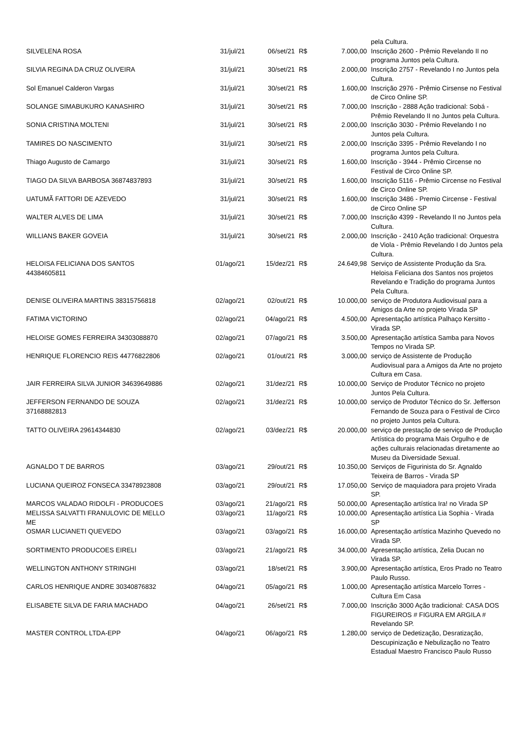| | | | | | pela Cultura. |
| SILVELENA ROSA | 31/jul/21 | 06/set/21 | R$ | 7.000,00 | Inscrição 2600 - Prêmio Revelando II no programa Juntos pela Cultura. |
| SILVIA REGINA DA CRUZ OLIVEIRA | 31/jul/21 | 30/set/21 | R$ | 2.000,00 | Inscrição 2757 - Revelando I no Juntos pela Cultura. |
| Sol Emanuel Calderon Vargas | 31/jul/21 | 30/set/21 | R$ | 1.600,00 | Inscrição 2976 - Prêmio Cirsense no Festival de Circo Online SP. |
| SOLANGE SIMABUKURO KANASHIRO | 31/jul/21 | 30/set/21 | R$ | 7.000,00 | Inscrição - 2888 Ação tradicional: Sobá - Prêmio Revelando II no Juntos pela Cultura. |
| SONIA CRISTINA MOLTENI | 31/jul/21 | 30/set/21 | R$ | 2.000,00 | Inscrição 3030 - Prêmio Revelando I no Juntos pela Cultura. |
| TAMIRES DO NASCIMENTO | 31/jul/21 | 30/set/21 | R$ | 2.000,00 | Inscrição 3395 - Prêmio Revelando I no programa Juntos pela Cultura. |
| Thiago Augusto de Camargo | 31/jul/21 | 30/set/21 | R$ | 1.600,00 | Inscrição - 3944 - Prêmio Circense no Festival de Circo Online SP. |
| TIAGO DA SILVA BARBOSA 36874837893 | 31/jul/21 | 30/set/21 | R$ | 1.600,00 | Inscrição 5116 - Prêmio Circense no Festival de Circo Online SP. |
| UATUMÃ FATTORI DE AZEVEDO | 31/jul/21 | 30/set/21 | R$ | 1.600,00 | Inscrição 3486 - Premio Circense - Festival de Circo Online SP |
| WALTER ALVES DE LIMA | 31/jul/21 | 30/set/21 | R$ | 7.000,00 | Inscrição 4399 - Revelando II no Juntos pela Cultura. |
| WILLIANS BAKER GOVEIA | 31/jul/21 | 30/set/21 | R$ | 2.000,00 | Inscrição - 2410 Ação tradicional: Orquestra de Viola - Prêmio Revelando I do Juntos pela Cultura. |
| HELOISA FELICIANA DOS SANTOS 44384605811 | 01/ago/21 | 15/dez/21 | R$ | 24.649,98 | Serviço de Assistente Produção da Sra. Heloisa Feliciana dos Santos nos projetos Revelando e Tradição do programa Juntos Pela Cultura. |
| DENISE OLIVEIRA MARTINS 38315756818 | 02/ago/21 | 02/out/21 | R$ | 10.000,00 | serviço de Produtora Audiovisual para a Amigos da Arte no projeto Virada SP |
| FATIMA VICTORINO | 02/ago/21 | 04/ago/21 | R$ | 4.500,00 | Apresentação artística Palhaço Kersitto - Virada SP. |
| HELOISE GOMES FERREIRA 34303088870 | 02/ago/21 | 07/ago/21 | R$ | 3.500,00 | Apresentação artística Samba para Novos Tempos no Virada SP. |
| HENRIQUE FLORENCIO REIS 44776822806 | 02/ago/21 | 01/out/21 | R$ | 3.000,00 | serviço de Assistente de Produção Audiovisual para a Amigos da Arte no projeto Cultura em Casa. |
| JAIR FERREIRA SILVA JUNIOR 34639649886 | 02/ago/21 | 31/dez/21 | R$ | 10.000,00 | Serviço de Produtor Técnico no projeto Juntos Pela Cultura. |
| JEFFERSON FERNANDO DE SOUZA 37168882813 | 02/ago/21 | 31/dez/21 | R$ | 10.000,00 | serviço de Produtor Técnico do Sr. Jefferson Fernando de Souza para o Festival de Circo no projeto Juntos pela Cultura. |
| TATTO OLIVEIRA 29614344830 | 02/ago/21 | 03/dez/21 | R$ | 20.000,00 | serviço de prestação de serviço de Produção Artística do programa Mais Orgulho e de ações culturais relacionadas diretamente ao Museu da Diversidade Sexual. |
| AGNALDO T DE BARROS | 03/ago/21 | 29/out/21 | R$ | 10.350,00 | Serviços de Figurinista do Sr. Agnaldo Teixeira de Barros - Virada SP |
| LUCIANA QUEIROZ FONSECA 33478923808 | 03/ago/21 | 29/out/21 | R$ | 17.050,00 | Serviço de maquiadora para projeto Virada SP. |
| MARCOS VALADAO RIDOLFI - PRODUCOES | 03/ago/21 | 21/ago/21 | R$ | 50.000,00 | Apresentação artística Ira! no Virada SP |
| MELISSA SALVATTI FRANULOVIC DE MELLO ME | 03/ago/21 | 11/ago/21 | R$ | 10.000,00 | Apresentação artística Lia Sophia - Virada SP |
| OSMAR LUCIANETI QUEVEDO | 03/ago/21 | 03/ago/21 | R$ | 16.000,00 | Apresentação artística Mazinho Quevedo no Virada SP. |
| SORTIMENTO PRODUCOES EIRELI | 03/ago/21 | 21/ago/21 | R$ | 34.000,00 | Apresentação artística, Zelia Ducan no Virada SP. |
| WELLINGTON ANTHONY STRINGHI | 03/ago/21 | 18/set/21 | R$ | 3.900,00 | Apresentação artística, Eros Prado no Teatro Paulo Russo. |
| CARLOS HENRIQUE ANDRE 30340876832 | 04/ago/21 | 05/ago/21 | R$ | 1.000,00 | Apresentação artística Marcelo Torres - Cultura Em Casa |
| ELISABETE SILVA DE FARIA MACHADO | 04/ago/21 | 26/set/21 | R$ | 7.000,00 | Inscrição 3000 Ação tradicional: CASA DOS FIGUREIROS # FIGURA EM ARGILA # Revelando SP. |
| MASTER CONTROL LTDA-EPP | 04/ago/21 | 06/ago/21 | R$ | 1.280,00 | serviço de Dedetização, Desratização, Descupinização e Nebulização no Teatro Estadual Maestro Francisco Paulo Russo |